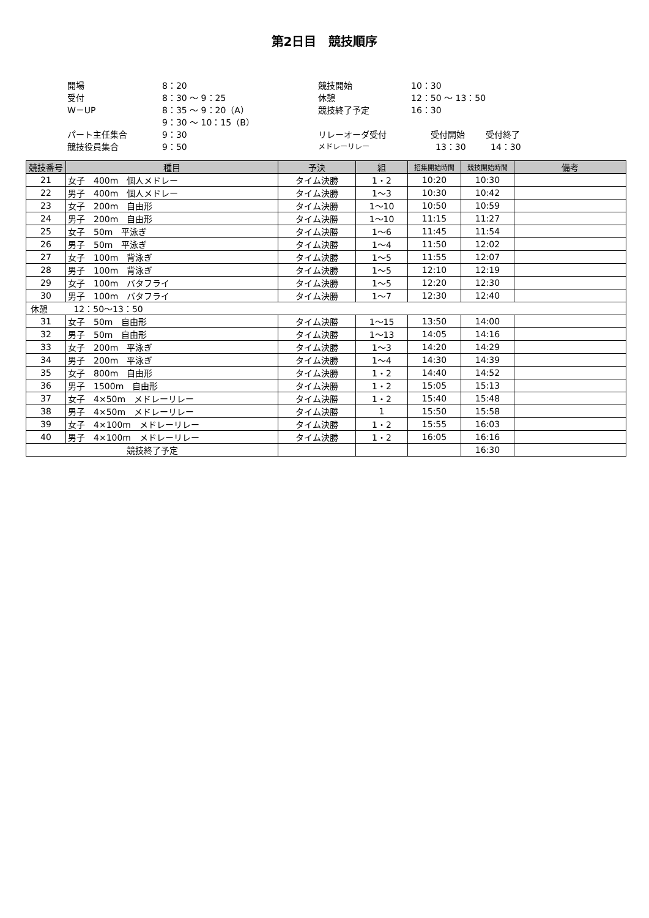第2日目　競技順序
| 開場 | 8：20 |
| 受付 | 8：30 ～ 9：25 |
| W－UP | 8：35 ～ 9：20（A） |
| | 9：30 ～ 10：15（B） |
| パート主任集合 | 9：30 |
| 競技役員集合 | 9：50 |
| 競技開始 | 10：30 | |
| 休憩 | 12：50 ～ 13：50 | |
| 競技終了予定 | 16：30 | |
| リレーオーダ受付 | 受付開始 | 受付終了 |
| メドレーリレー | 13：30 | 14：30 |
| 競技番号 | 種目 | 予決 | 組 | 招集開始時間 | 競技開始時間 | 備考 |
| --- | --- | --- | --- | --- | --- | --- |
| 21 | 女子 400m 個人メドレー | タイム決勝 | 1・2 | 10:20 | 10:30 | |
| 22 | 男子 400m 個人メドレー | タイム決勝 | 1～3 | 10:30 | 10:42 | |
| 23 | 女子 200m 自由形 | タイム決勝 | 1～10 | 10:50 | 10:59 | |
| 24 | 男子 200m 自由形 | タイム決勝 | 1～10 | 11:15 | 11:27 | |
| 25 | 女子 50m 平泳ぎ | タイム決勝 | 1～6 | 11:45 | 11:54 | |
| 26 | 男子 50m 平泳ぎ | タイム決勝 | 1～4 | 11:50 | 12:02 | |
| 27 | 女子 100m 背泳ぎ | タイム決勝 | 1～5 | 11:55 | 12:07 | |
| 28 | 男子 100m 背泳ぎ | タイム決勝 | 1～5 | 12:10 | 12:19 | |
| 29 | 女子 100m バタフライ | タイム決勝 | 1～5 | 12:20 | 12:30 | |
| 30 | 男子 100m バタフライ | タイム決勝 | 1～7 | 12:30 | 12:40 | |
| 休憩 12：50～13：50 | | | | | | |
| 31 | 女子 50m 自由形 | タイム決勝 | 1～15 | 13:50 | 14:00 | |
| 32 | 男子 50m 自由形 | タイム決勝 | 1～13 | 14:05 | 14:16 | |
| 33 | 女子 200m 平泳ぎ | タイム決勝 | 1～3 | 14:20 | 14:29 | |
| 34 | 男子 200m 平泳ぎ | タイム決勝 | 1～4 | 14:30 | 14:39 | |
| 35 | 女子 800m 自由形 | タイム決勝 | 1・2 | 14:40 | 14:52 | |
| 36 | 男子 1500m 自由形 | タイム決勝 | 1・2 | 15:05 | 15:13 | |
| 37 | 女子 4×50m メドレーリレー | タイム決勝 | 1・2 | 15:40 | 15:48 | |
| 38 | 男子 4×50m メドレーリレー | タイム決勝 | 1 | 15:50 | 15:58 | |
| 39 | 女子 4×100m メドレーリレー | タイム決勝 | 1・2 | 15:55 | 16:03 | |
| 40 | 男子 4×100m メドレーリレー | タイム決勝 | 1・2 | 16:05 | 16:16 | |
| 競技終了予定 | | | | | 16:30 | |